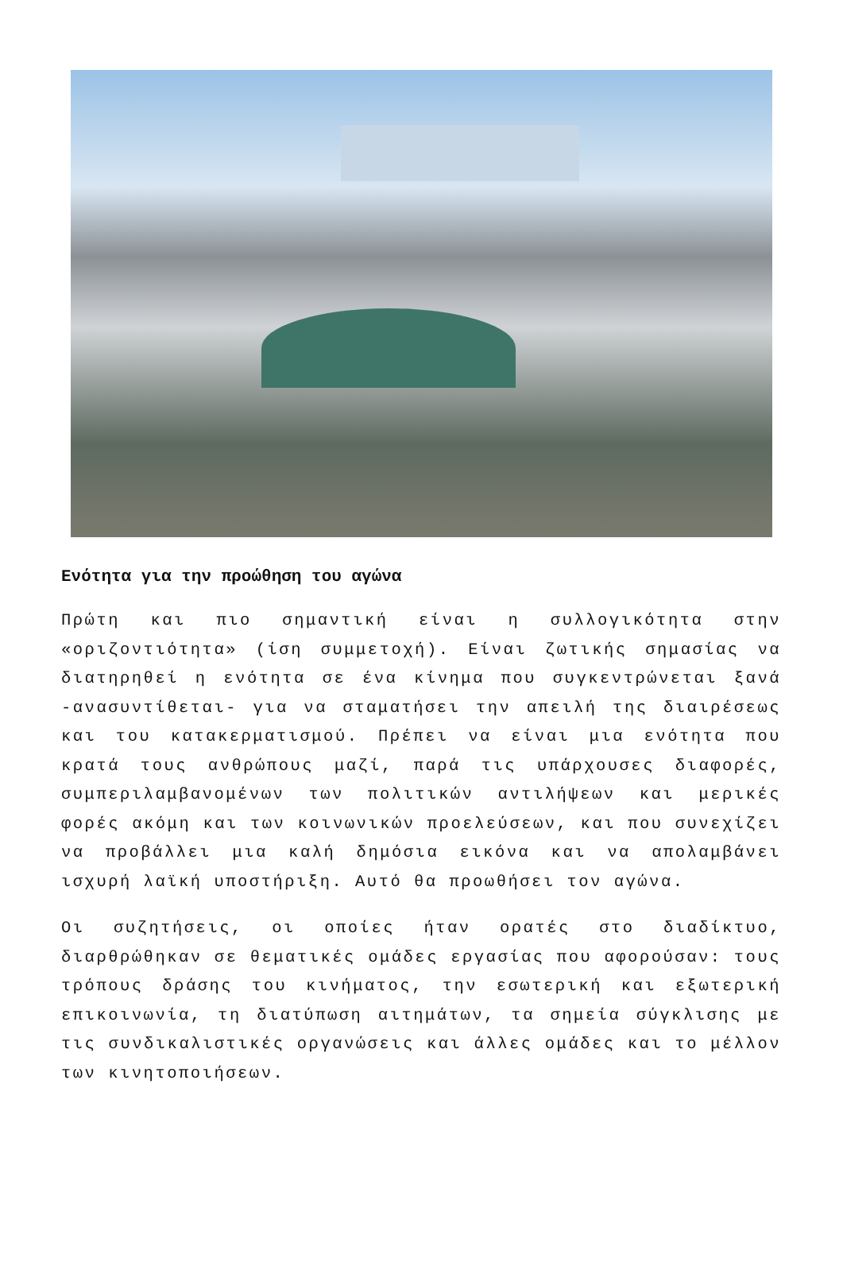Ενότητα για την προώθηση του αγώνα
Πρώτη και πιο σημαντική είναι η συλλογικότητα στην «οριζοντιότητα» (ίση συμμετοχή). Είναι ζωτικής σημασίας να διατηρηθεί η ενότητα σε ένα κίνημα που συγκεντρώνεται ξανά -ανασυντίθεται- για να σταματήσει την απειλή της διαιρέσεως και του κατακερματισμού. Πρέπει να είναι μια ενότητα που κρατά τους ανθρώπους μαζί, παρά τις υπάρχουσες διαφορές, συμπεριλαμβανομένων των πολιτικών αντιλήψεων και μερικές φορές ακόμη και των κοινωνικών προελεύσεων, και που συνεχίζει να προβάλλει μια καλή δημόσια εικόνα και να απολαμβάνει ισχυρή λαϊκή υποστήριξη. Αυτό θα προωθήσει τον αγώνα.
Οι συζητήσεις, οι οποίες ήταν ορατές στο διαδίκτυο, διαρθρώθηκαν σε θεματικές ομάδες εργασίας που αφορούσαν: τους τρόπους δράσης του κινήματος, την εσωτερική και εξωτερική επικοινωνία, τη διατύπωση αιτημάτων, τα σημεία σύγκλισης με τις συνδικαλιστικές οργανώσεις και άλλες ομάδες και το μέλλον των κινητοποιήσεων.